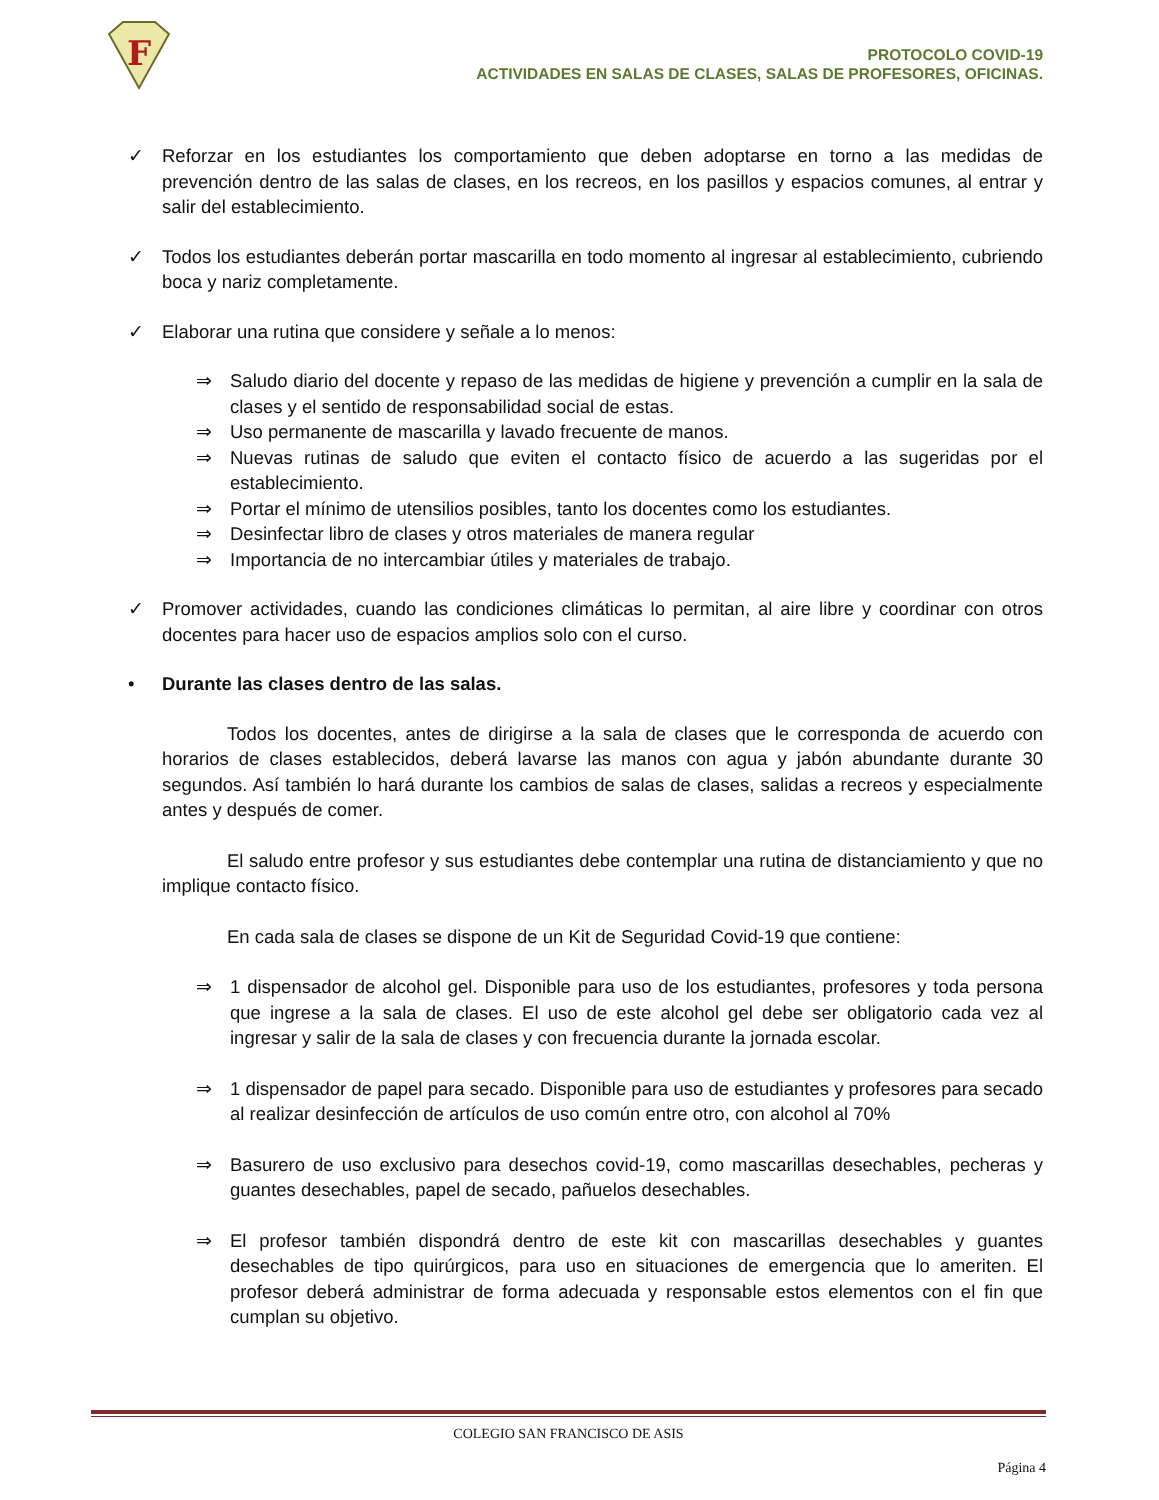F
PROTOCOLO COVID-19
ACTIVIDADES EN SALAS DE CLASES, SALAS DE PROFESORES, OFICINAS.
✓ Reforzar en los estudiantes los comportamiento que deben adoptarse en torno a las medidas de prevención dentro de las salas de clases, en los recreos, en los pasillos y espacios comunes, al entrar y salir del establecimiento.
✓ Todos los estudiantes deberán portar mascarilla en todo momento al ingresar al establecimiento, cubriendo boca y nariz completamente.
✓ Elaborar una rutina que considere y señale a lo menos:
⇒ Saludo diario del docente y repaso de las medidas de higiene y prevención a cumplir en la sala de clases y el sentido de responsabilidad social de estas.
⇒ Uso permanente de mascarilla y lavado frecuente de manos.
⇒ Nuevas rutinas de saludo que eviten el contacto físico de acuerdo a las sugeridas por el establecimiento.
⇒ Portar el mínimo de utensilios posibles, tanto los docentes como los estudiantes.
⇒ Desinfectar libro de clases y otros materiales de manera regular
⇒ Importancia de no intercambiar útiles y materiales de trabajo.
✓ Promover actividades, cuando las condiciones climáticas lo permitan, al aire libre y coordinar con otros docentes para hacer uso de espacios amplios solo con el curso.
• Durante las clases dentro de las salas.
Todos los docentes, antes de dirigirse a la sala de clases que le corresponda de acuerdo con horarios de clases establecidos, deberá lavarse las manos con agua y jabón abundante durante 30 segundos. Así también lo hará durante los cambios de salas de clases, salidas a recreos y especialmente antes y después de comer.
El saludo entre profesor y sus estudiantes debe contemplar una rutina de distanciamiento y que no implique contacto físico.
En cada sala de clases se dispone de un Kit de Seguridad Covid-19 que contiene:
⇒ 1 dispensador de alcohol gel. Disponible para uso de los estudiantes, profesores y toda persona que ingrese a la sala de clases. El uso de este alcohol gel debe ser obligatorio cada vez al ingresar y salir de la sala de clases y con frecuencia durante la jornada escolar.
⇒ 1 dispensador de papel para secado. Disponible para uso de estudiantes y profesores para secado al realizar desinfección de artículos de uso común entre otro, con alcohol al 70%
⇒ Basurero de uso exclusivo para desechos covid-19, como mascarillas desechables, pecheras y guantes desechables, papel de secado, pañuelos desechables.
⇒ El profesor también dispondrá dentro de este kit con mascarillas desechables y guantes desechables de tipo quirúrgicos, para uso en situaciones de emergencia que lo ameriten. El profesor deberá administrar de forma adecuada y responsable estos elementos con el fin que cumplan su objetivo.
COLEGIO SAN FRANCISCO DE ASIS
Página 4